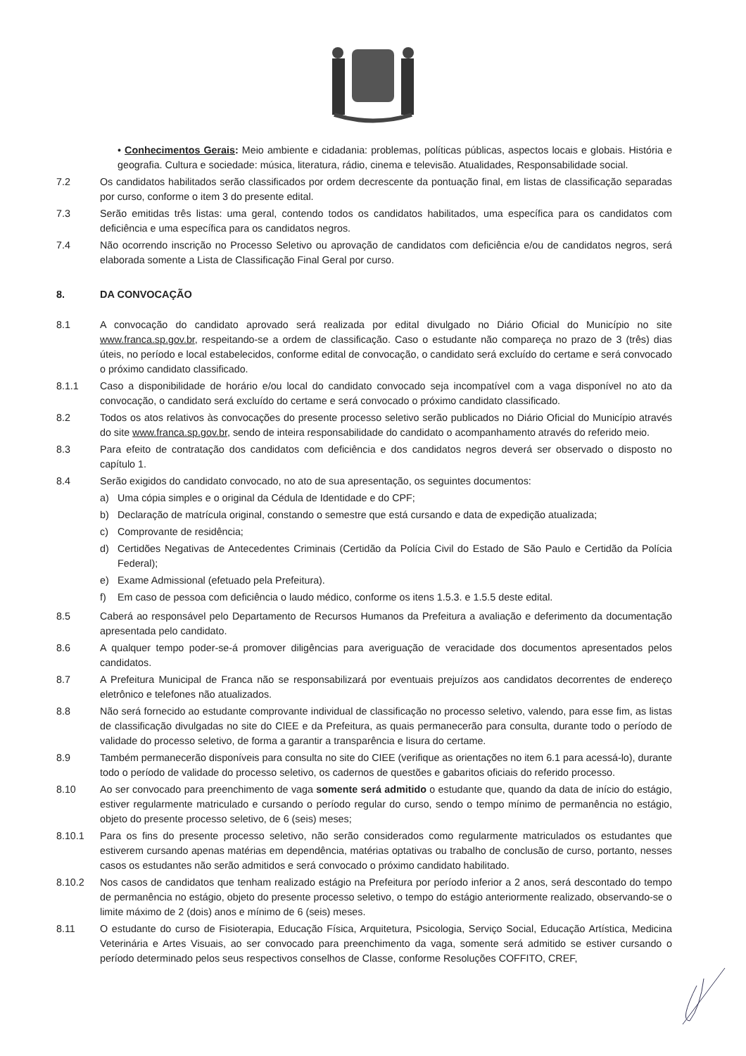• Conhecimentos Gerais: Meio ambiente e cidadania: problemas, políticas públicas, aspectos locais e globais. História e geografia. Cultura e sociedade: música, literatura, rádio, cinema e televisão. Atualidades, Responsabilidade social.
7.2 Os candidatos habilitados serão classificados por ordem decrescente da pontuação final, em listas de classificação separadas por curso, conforme o item 3 do presente edital.
7.3 Serão emitidas três listas: uma geral, contendo todos os candidatos habilitados, uma específica para os candidatos com deficiência e uma específica para os candidatos negros.
7.4 Não ocorrendo inscrição no Processo Seletivo ou aprovação de candidatos com deficiência e/ou de candidatos negros, será elaborada somente a Lista de Classificação Final Geral por curso.
8. DA CONVOCAÇÃO
8.1 A convocação do candidato aprovado será realizada por edital divulgado no Diário Oficial do Município no site www.franca.sp.gov.br, respeitando-se a ordem de classificação. Caso o estudante não compareça no prazo de 3 (três) dias úteis, no período e local estabelecidos, conforme edital de convocação, o candidato será excluído do certame e será convocado o próximo candidato classificado.
8.1.1 Caso a disponibilidade de horário e/ou local do candidato convocado seja incompatível com a vaga disponível no ato da convocação, o candidato será excluído do certame e será convocado o próximo candidato classificado.
8.2 Todos os atos relativos às convocações do presente processo seletivo serão publicados no Diário Oficial do Município através do site www.franca.sp.gov.br, sendo de inteira responsabilidade do candidato o acompanhamento através do referido meio.
8.3 Para efeito de contratação dos candidatos com deficiência e dos candidatos negros deverá ser observado o disposto no capítulo 1.
8.4 Serão exigidos do candidato convocado, no ato de sua apresentação, os seguintes documentos:
a) Uma cópia simples e o original da Cédula de Identidade e do CPF;
b) Declaração de matrícula original, constando o semestre que está cursando e data de expedição atualizada;
c) Comprovante de residência;
d) Certidões Negativas de Antecedentes Criminais (Certidão da Polícia Civil do Estado de São Paulo e Certidão da Polícia Federal);
e) Exame Admissional (efetuado pela Prefeitura).
f) Em caso de pessoa com deficiência o laudo médico, conforme os itens 1.5.3. e 1.5.5 deste edital.
8.5 Caberá ao responsável pelo Departamento de Recursos Humanos da Prefeitura a avaliação e deferimento da documentação apresentada pelo candidato.
8.6 A qualquer tempo poder-se-á promover diligências para averiguação de veracidade dos documentos apresentados pelos candidatos.
8.7 A Prefeitura Municipal de Franca não se responsabilizará por eventuais prejuízos aos candidatos decorrentes de endereço eletrônico e telefones não atualizados.
8.8 Não será fornecido ao estudante comprovante individual de classificação no processo seletivo, valendo, para esse fim, as listas de classificação divulgadas no site do CIEE e da Prefeitura, as quais permanecerão para consulta, durante todo o período de validade do processo seletivo, de forma a garantir a transparência e lisura do certame.
8.9 Também permanecerão disponíveis para consulta no site do CIEE (verifique as orientações no item 6.1 para acessá-lo), durante todo o período de validade do processo seletivo, os cadernos de questões e gabaritos oficiais do referido processo.
8.10 Ao ser convocado para preenchimento de vaga somente será admitido o estudante que, quando da data de início do estágio, estiver regularmente matriculado e cursando o período regular do curso, sendo o tempo mínimo de permanência no estágio, objeto do presente processo seletivo, de 6 (seis) meses;
8.10.1 Para os fins do presente processo seletivo, não serão considerados como regularmente matriculados os estudantes que estiverem cursando apenas matérias em dependência, matérias optativas ou trabalho de conclusão de curso, portanto, nesses casos os estudantes não serão admitidos e será convocado o próximo candidato habilitado.
8.10.2 Nos casos de candidatos que tenham realizado estágio na Prefeitura por período inferior a 2 anos, será descontado do tempo de permanência no estágio, objeto do presente processo seletivo, o tempo do estágio anteriormente realizado, observando-se o limite máximo de 2 (dois) anos e mínimo de 6 (seis) meses.
8.11 O estudante do curso de Fisioterapia, Educação Física, Arquitetura, Psicologia, Serviço Social, Educação Artística, Medicina Veterinária e Artes Visuais, ao ser convocado para preenchimento da vaga, somente será admitido se estiver cursando o período determinado pelos seus respectivos conselhos de Classe, conforme Resoluções COFFITO, CREF,